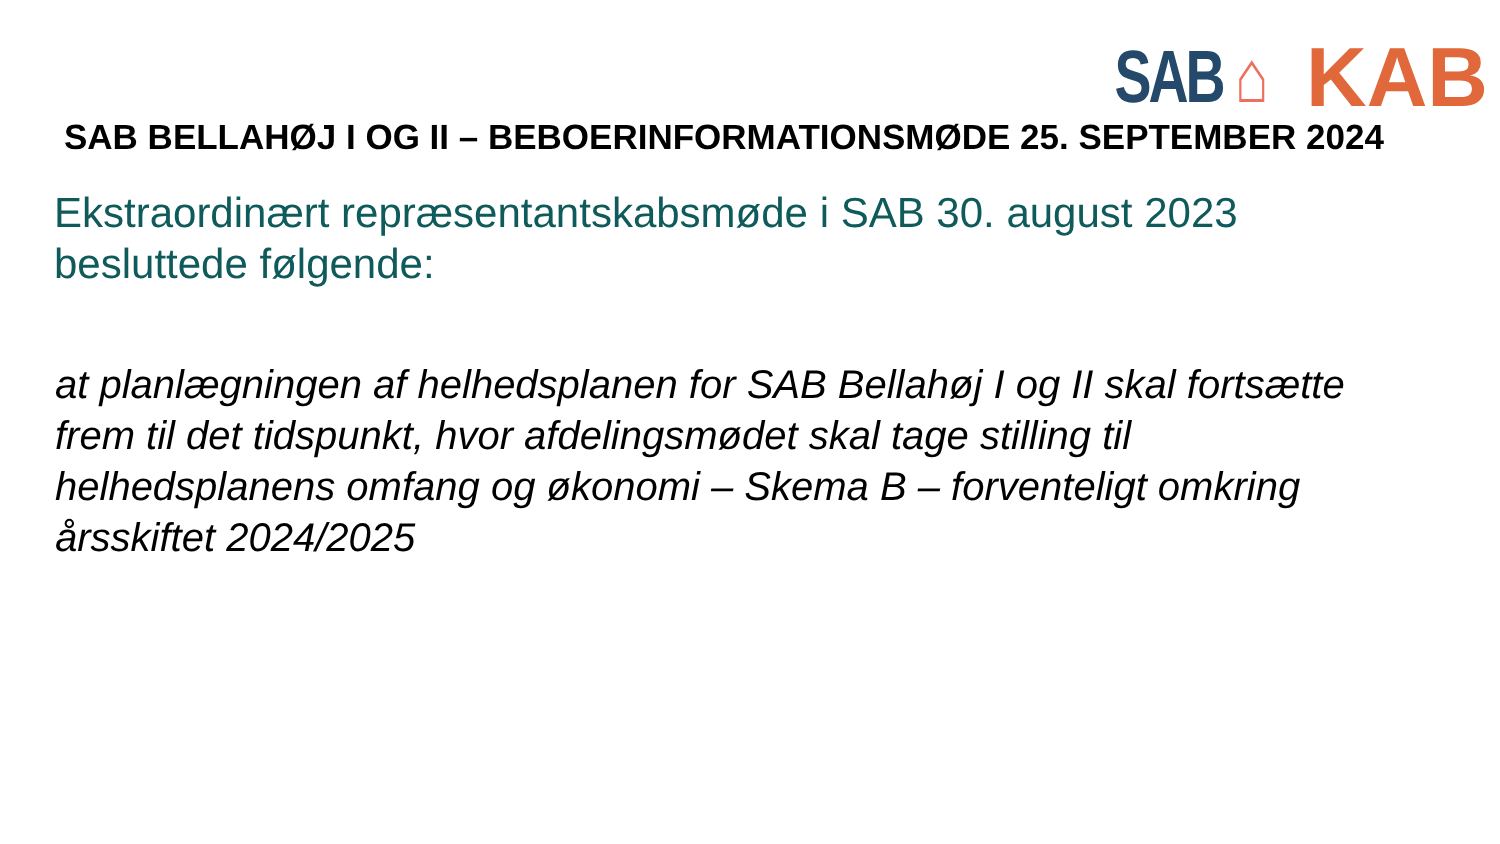SAB ⌂
KAB
SAB BELLAHØJ I OG II – BEBOERINFORMATIONSMØDE 25. SEPTEMBER 2024
Ekstraordinært repræsentantskabsmøde i SAB 30. august 2023
besluttede følgende:
at planlægningen af helhedsplanen for SAB Bellahøj I og II skal fortsætte frem til det tidspunkt, hvor afdelingsmødet skal tage stilling til helhedsplanens omfang og økonomi – Skema B – forventeligt omkring årsskiftet 2024/2025